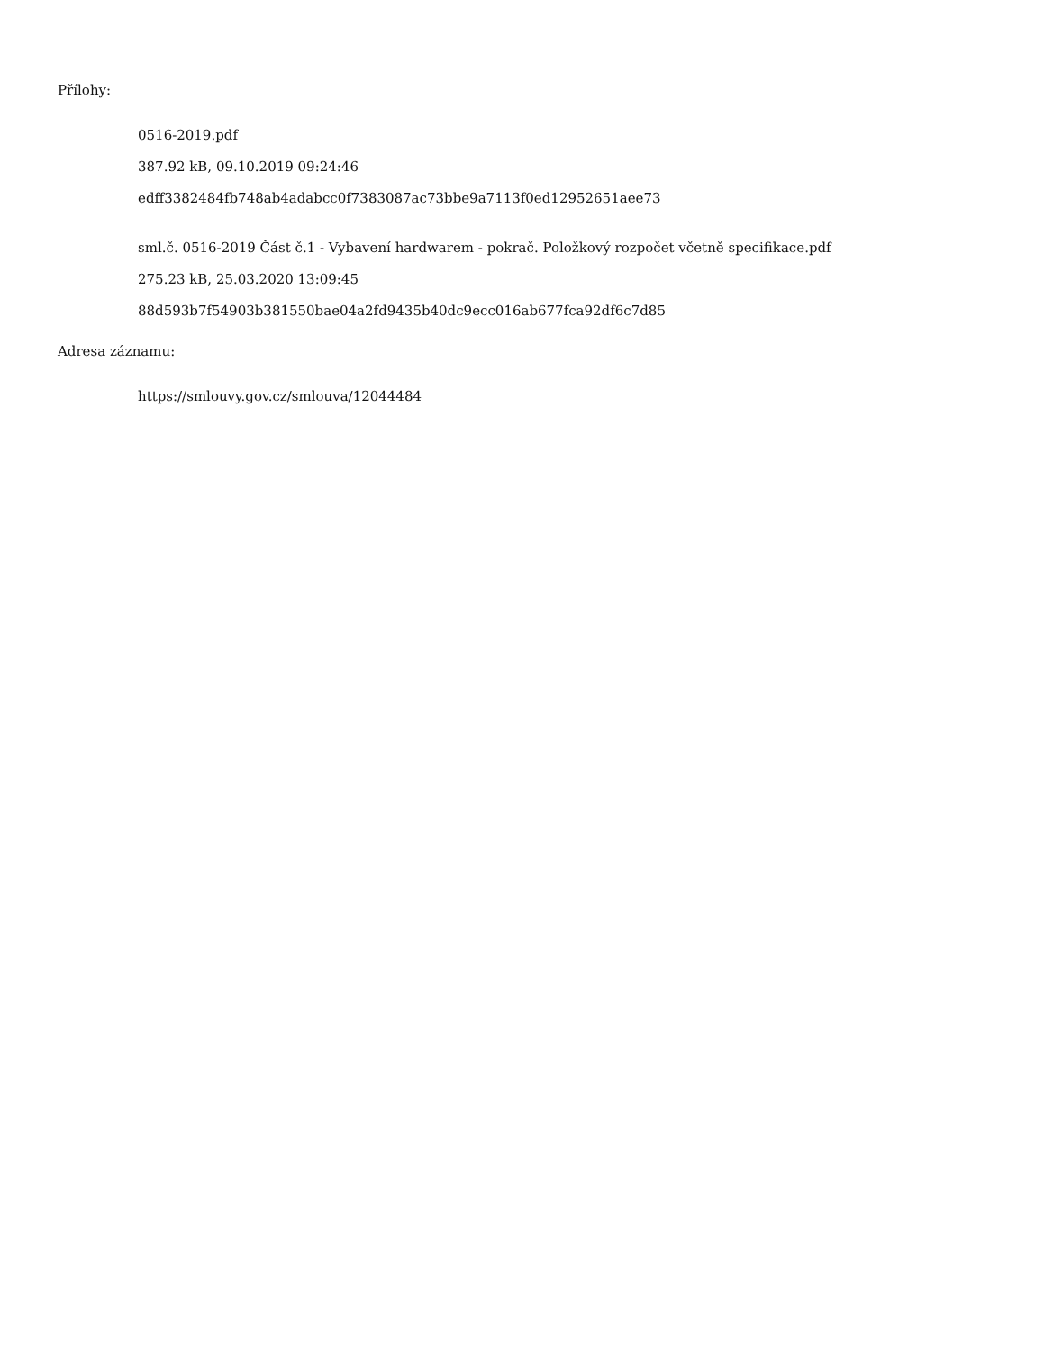Přílohy:
0516-2019.pdf
387.92 kB, 09.10.2019 09:24:46
edff3382484fb748ab4adabcc0f7383087ac73bbe9a7113f0ed12952651aee73
sml.č. 0516-2019 Část č.1 - Vybavení hardwarem - pokrač. Položkový rozpočet včetně specifikace.pdf
275.23 kB, 25.03.2020 13:09:45
88d593b7f54903b381550bae04a2fd9435b40dc9ecc016ab677fca92df6c7d85
Adresa záznamu:
https://smlouvy.gov.cz/smlouva/12044484